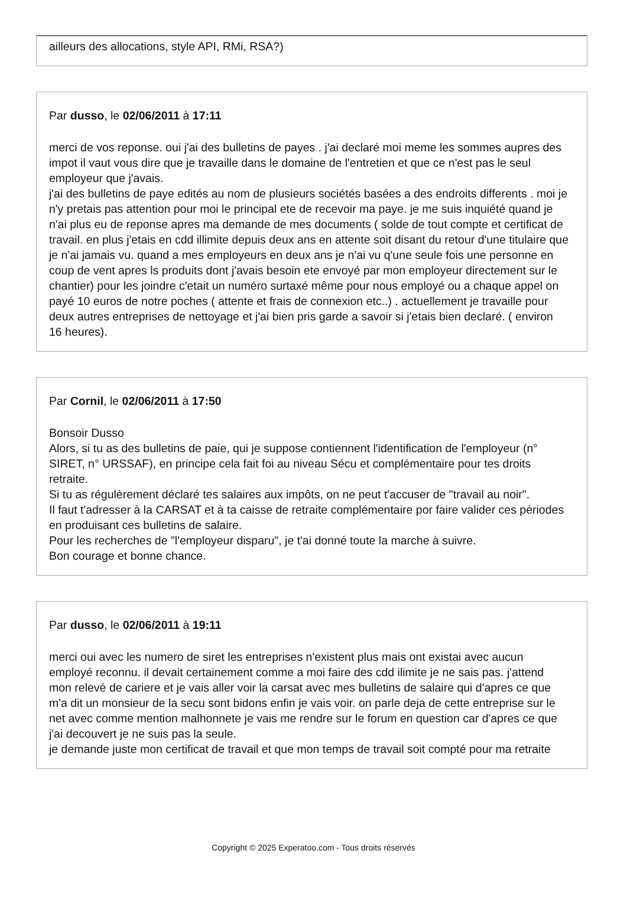ailleurs des allocations, style API, RMi, RSA?)
Par dusso, le 02/06/2011 à 17:11
merci de vos reponse. oui j'ai des bulletins de payes . j'ai declaré moi meme les sommes aupres des impot il vaut vous dire que je travaille dans le domaine de l'entretien et que ce n'est pas le seul employeur que j'avais.
j'ai des bulletins de paye edités au nom de plusieurs sociétés basées a des endroits differents . moi je n'y pretais pas attention pour moi le principal ete de recevoir ma paye. je me suis inquiété quand je n'ai plus eu de reponse apres ma demande de mes documents ( solde de tout compte et certificat de travail. en plus j'etais en cdd illimite depuis deux ans en attente soit disant du retour d'une titulaire que je n'ai jamais vu. quand a mes employeurs en deux ans je n'ai vu q'une seule fois une personne en coup de vent apres ls produits dont j'avais besoin ete envoyé par mon employeur directement sur le chantier) pour les joindre c'etait un numéro surtaxé même pour nous employé ou a chaque appel on payé 10 euros de notre poches ( attente et frais de connexion etc..) . actuellement je travaille pour deux autres entreprises de nettoyage et j'ai bien pris garde a savoir si j'etais bien declaré. ( environ 16 heures).
Par Cornil, le 02/06/2011 à 17:50
Bonsoir Dusso
Alors, si tu as des bulletins de paie, qui je suppose contiennent l'identification de l'employeur (n° SIRET, n° URSSAF), en principe cela fait foi au niveau Sécu et complémentaire pour tes droits retraite.
Si tu as régulèrement déclaré tes salaires aux impôts, on ne peut t'accuser de "travail au noir".
Il faut t'adresser à la CARSAT et à ta caisse de retraite complémentaire por faire valider ces périodes en produisant ces bulletins de salaire.
Pour les recherches de "l'employeur disparu", je t'ai donné toute la marche à suivre.
Bon courage et bonne chance.
Par dusso, le 02/06/2011 à 19:11
merci oui avec les numero de siret les entreprises n'existent plus mais ont existai avec aucun employé reconnu. il devait certainement comme a moi faire des cdd ilimite je ne sais pas. j'attend mon relevé de cariere et je vais aller voir la carsat avec mes bulletins de salaire qui d'apres ce que m'a dit un monsieur de la secu sont bidons enfin je vais voir. on parle deja de cette entreprise sur le net avec comme mention malhonnete je vais me rendre sur le forum en question car d'apres ce que j'ai decouvert je ne suis pas la seule.
je demande juste mon certificat de travail et que mon temps de travail soit compté pour ma retraite
Copyright © 2025 Experatoo.com - Tous droits réservés